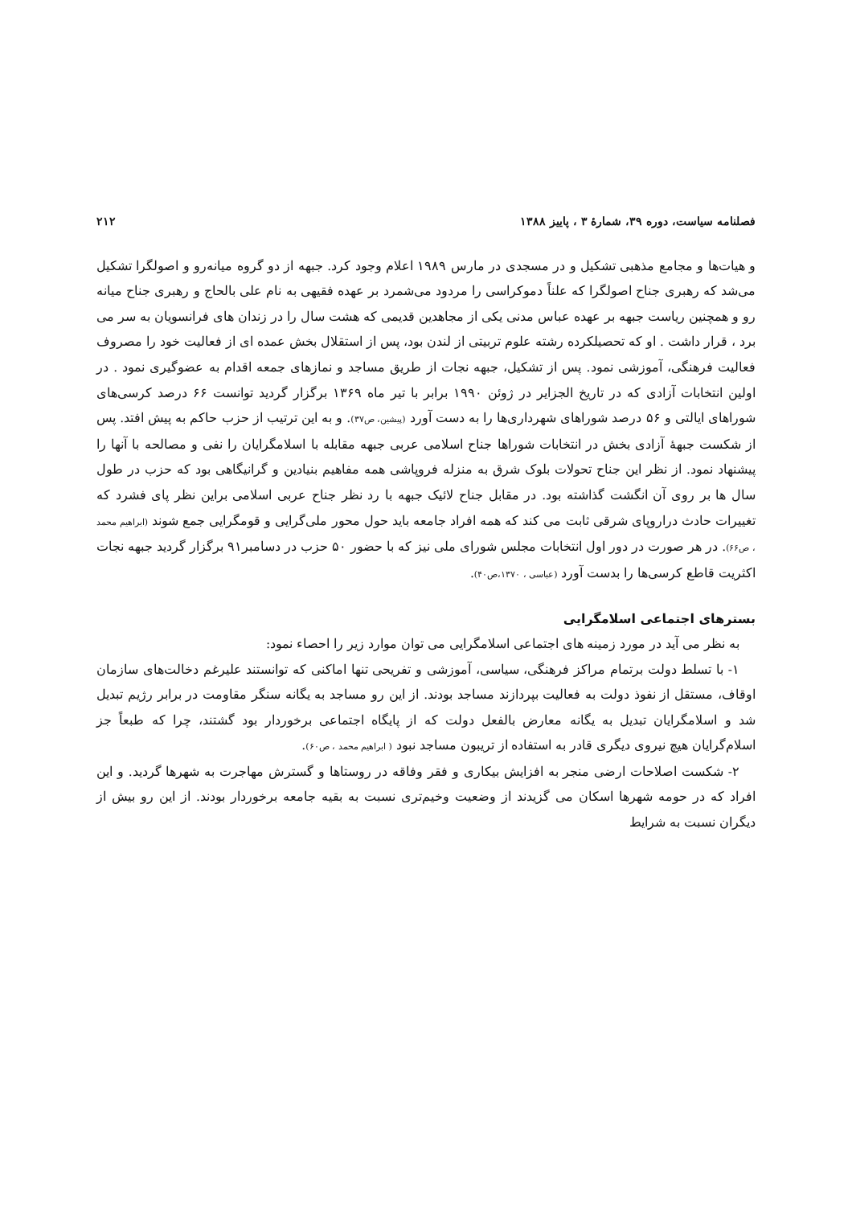فصلنامه سیاست، دوره ۳۹، شمارۀ ۳ ، پاییز ۱۳۸۸ ۲۱۲
و هیات‌ها و مجامع مذهبی تشکیل و در مسجدی در مارس ۱۹۸۹ اعلام وجود کرد. جبهه از دو گروه میانه‌رو و اصولگرا تشکیل می‌شد که رهبری جناح اصولگرا که علناً دموکراسی را مردود می‌شمرد بر عهده فقیهی به نام علی بالحاج و رهبری جناح میانه رو و همچنین ریاست جبهه بر عهده عباس مدنی یکی از مجاهدین قدیمی که هشت سال را در زندان های فرانسویان به سر می برد ، قرار داشت . او که تحصیلکرده رشته علوم تربیتی از لندن بود، پس از استقلال بخش عمده ای از فعالیت خود را مصروف فعالیت فرهنگی، آموزشی نمود. پس از تشکیل، جبهه نجات از طریق مساجد و نمازهای جمعه اقدام به عضوگیری نمود . در اولین انتخابات آزادی که در تاریخ الجزایر در ژوئن ۱۹۹۰ برابر با تیر ماه ۱۳۶۹ برگزار گردید توانست ۶۶ درصد کرسی‌های شوراهای ایالتی و ۵۶ درصد شوراهای شهرداری‌ها را به دست آورد (پیشین، ص۳۷). و به این ترتیب از حزب حاکم به پیش افتد. پس از شکست جبهۀ آزادی بخش در انتخابات شوراها جناح اسلامی عربی جبهه مقابله با اسلامگرایان را نفی و مصالحه با آنها را پیشنهاد نمود. از نظر این جناح تحولات بلوک شرق به منزله فروپاشی همه مفاهیم بنیادین و گرانیگاهی بود که حزب در طول سال ها بر روی آن انگشت گذاشته بود. در مقابل جناح لائیک جبهه با رد نظر جناح عربی اسلامی براین نظر پای فشرد که تغییرات حادث دراروپای شرقی ثابت می کند که همه افراد جامعه باید حول محور ملی‌گرایی و قومگرایی جمع شوند (ابراهیم محمد ، ص۶۶). در هر صورت در دور اول انتخابات مجلس شورای ملی نیز که با حضور ۵۰ حزب در دسامبر۹۱ برگزار گردید جبهه نجات اکثریت قاطع کرسی‌ها را بدست آورد (عباسی ، ۱۳۷۰،ص۴۰).
بسترهای اجتماعی اسلامگرایی
به نظر می آید در مورد زمینه های اجتماعی اسلامگرایی می توان موارد زیر را احصاء نمود:
۱- با تسلط دولت برتمام مراکز فرهنگی، سیاسی، آموزشی و تفریحی تنها اماکنی که توانستند علیرغم دخالت‌های سازمان اوقاف، مستقل از نفوذ دولت به فعالیت بپردازند مساجد بودند. از این رو مساجد به یگانه سنگر مقاومت در برابر رژیم تبدیل شد و اسلامگرایان تبدیل به یگانه معارض بالفعل دولت که از پایگاه اجتماعی برخوردار بود گشتند، چرا که طبعاً جز اسلام‌گرایان هیچ نیروی دیگری قادر به استفاده از تریبون مساجد نبود ( ابراهیم محمد ، ص۶۰).
۲- شکست اصلاحات ارضی منجر به افزایش بیکاری و فقر وفاقه در روستاها و گسترش مهاجرت به شهرها گردید. و این افراد که در حومه شهرها اسکان می گزیدند از وضعیت وخیم‌تری نسبت به بقیه جامعه برخوردار بودند. از این رو بیش از دیگران نسبت به شرایط